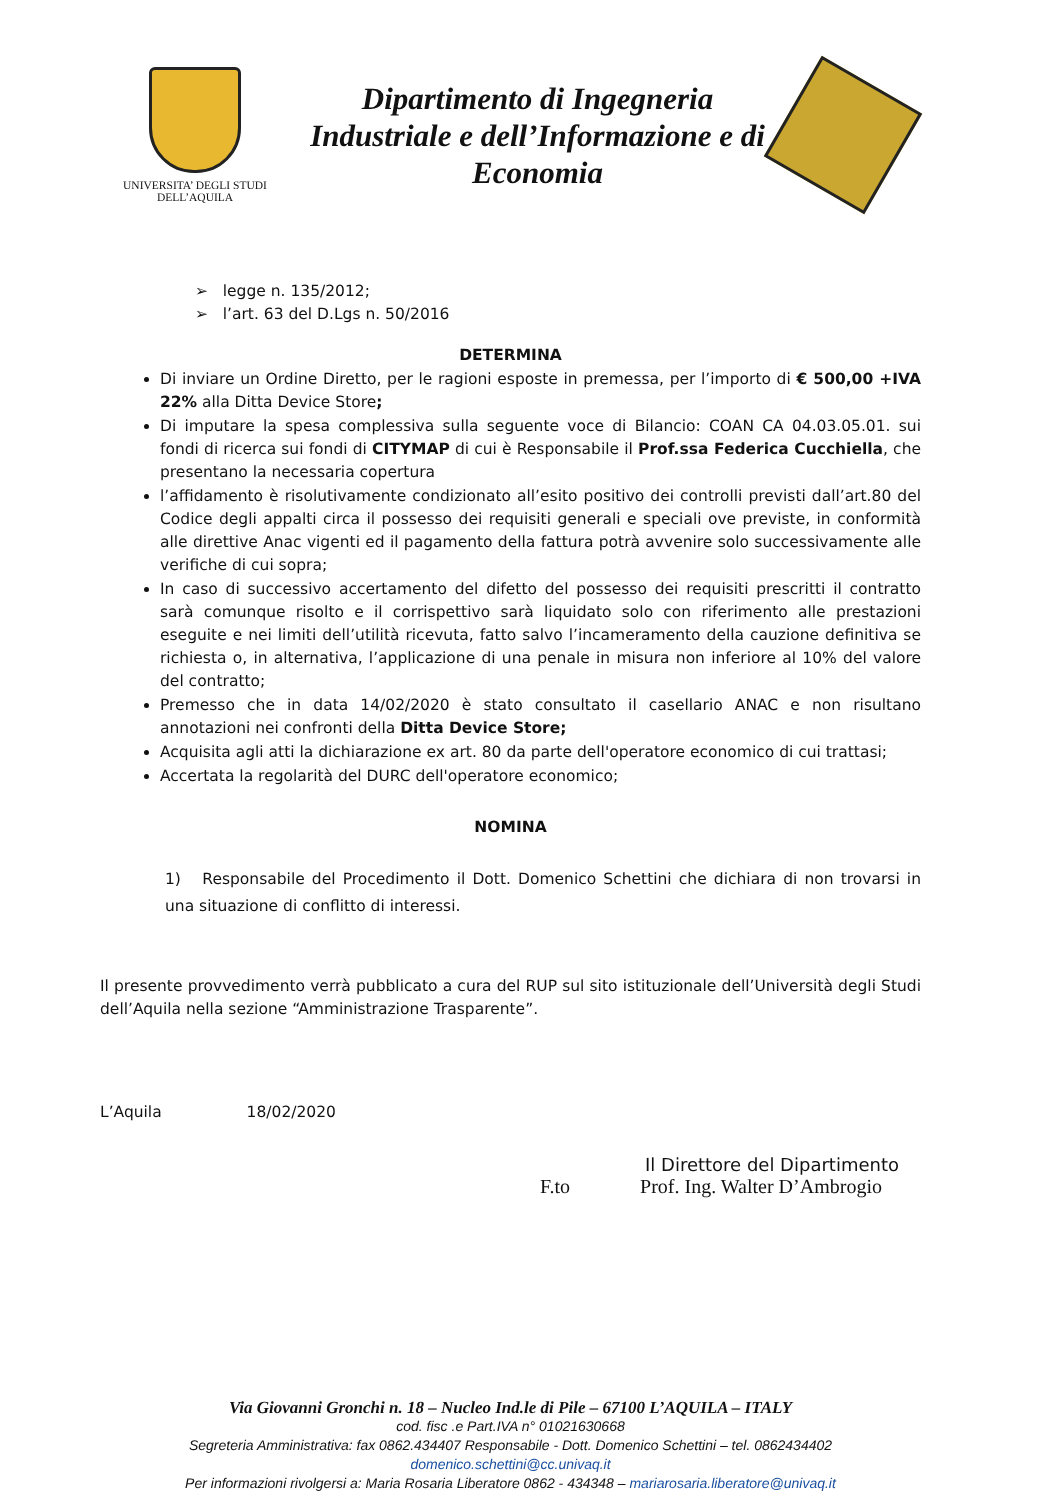UNIVERSITA’ DEGLI STUDI
DELL’AQUILA
Dipartimento di Ingegneria
Industriale e dell’Informazione e di
Economia
➢ legge n. 135/2012;
➢ l’art. 63 del D.Lgs n. 50/2016
DETERMINA
Di inviare un Ordine Diretto, per le ragioni esposte in premessa, per l’importo di € 500,00 +IVA 22% alla Ditta Device Store;
Di imputare la spesa complessiva sulla seguente voce di Bilancio: COAN CA 04.03.05.01. sui fondi di ricerca sui fondi di CITYMAP di cui è Responsabile il Prof.ssa Federica Cucchiella, che presentano la necessaria copertura
l’affidamento è risolutivamente condizionato all’esito positivo dei controlli previsti dall’art.80 del Codice degli appalti circa il possesso dei requisiti generali e speciali ove previste, in conformità alle direttive Anac vigenti ed il pagamento della fattura potrà avvenire solo successivamente alle verifiche di cui sopra;
In caso di successivo accertamento del difetto del possesso dei requisiti prescritti il contratto sarà comunque risolto e il corrispettivo sarà liquidato solo con riferimento alle prestazioni eseguite e nei limiti dell’utilità ricevuta, fatto salvo l’incameramento della cauzione definitiva se richiesta o, in alternativa, l’applicazione di una penale in misura non inferiore al 10% del valore del contratto;
Premesso che in data 14/02/2020 è stato consultato il casellario ANAC e non risultano annotazioni nei confronti della Ditta Device Store;
Acquisita agli atti la dichiarazione ex art. 80 da parte dell'operatore economico di cui trattasi;
Accertata la regolarità del DURC dell'operatore economico;
NOMINA
1) Responsabile del Procedimento il Dott. Domenico Schettini che dichiara di non trovarsi in una situazione di conflitto di interessi.
Il presente provvedimento verrà pubblicato a cura del RUP sul sito istituzionale dell’Università degli Studi dell’Aquila nella sezione “Amministrazione Trasparente”.
L’Aquila 18/02/2020
Il Direttore del Dipartimento
F.to Prof. Ing. Walter D’Ambrogio
Via Giovanni Gronchi n. 18 – Nucleo Ind.le di Pile – 67100 L’AQUILA – ITALY
cod. fisc .e Part.IVA n° 01021630668
Segreteria Amministrativa: fax 0862.434407 Responsabile - Dott. Domenico Schettini – tel. 0862434402 domenico.schettini@cc.univaq.it
Per informazioni rivolgersi a: Maria Rosaria Liberatore 0862 - 434348 – mariarosaria.liberatore@univaq.it